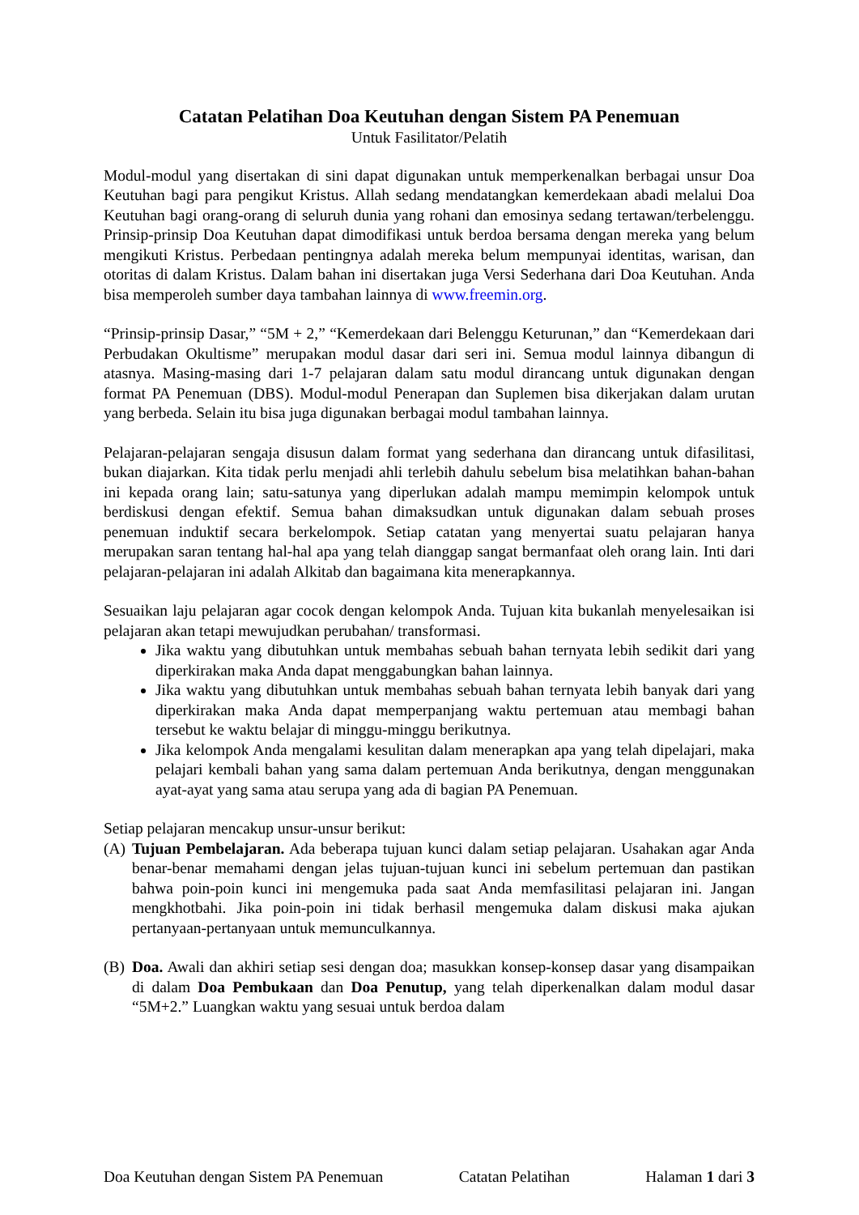Catatan Pelatihan Doa Keutuhan dengan Sistem PA Penemuan
Untuk Fasilitator/Pelatih
Modul-modul yang disertakan di sini dapat digunakan untuk memperkenalkan berbagai unsur Doa Keutuhan bagi para pengikut Kristus. Allah sedang mendatangkan kemerdekaan abadi melalui Doa Keutuhan bagi orang-orang di seluruh dunia yang rohani dan emosinya sedang tertawan/terbelenggu. Prinsip-prinsip Doa Keutuhan dapat dimodifikasi untuk berdoa bersama dengan mereka yang belum mengikuti Kristus. Perbedaan pentingnya adalah mereka belum mempunyai identitas, warisan, dan otoritas di dalam Kristus. Dalam bahan ini disertakan juga Versi Sederhana dari Doa Keutuhan. Anda bisa memperoleh sumber daya tambahan lainnya di www.freemin.org.
“Prinsip-prinsip Dasar,” “5M + 2,” “Kemerdekaan dari Belenggu Keturunan,” dan “Kemerdekaan dari Perbudakan Okultisme” merupakan modul dasar dari seri ini. Semua modul lainnya dibangun di atasnya. Masing-masing dari 1-7 pelajaran dalam satu modul dirancang untuk digunakan dengan format PA Penemuan (DBS). Modul-modul Penerapan dan Suplemen bisa dikerjakan dalam urutan yang berbeda. Selain itu bisa juga digunakan berbagai modul tambahan lainnya.
Pelajaran-pelajaran sengaja disusun dalam format yang sederhana dan dirancang untuk difasilitasi, bukan diajarkan. Kita tidak perlu menjadi ahli terlebih dahulu sebelum bisa melatihkan bahan-bahan ini kepada orang lain; satu-satunya yang diperlukan adalah mampu memimpin kelompok untuk berdiskusi dengan efektif. Semua bahan dimaksudkan untuk digunakan dalam sebuah proses penemuan induktif secara berkelompok. Setiap catatan yang menyertai suatu pelajaran hanya merupakan saran tentang hal-hal apa yang telah dianggap sangat bermanfaat oleh orang lain. Inti dari pelajaran-pelajaran ini adalah Alkitab dan bagaimana kita menerapkannya.
Sesuaikan laju pelajaran agar cocok dengan kelompok Anda. Tujuan kita bukanlah menyelesaikan isi pelajaran akan tetapi mewujudkan perubahan/ transformasi.
Jika waktu yang dibutuhkan untuk membahas sebuah bahan ternyata lebih sedikit dari yang diperkirakan maka Anda dapat menggabungkan bahan lainnya.
Jika waktu yang dibutuhkan untuk membahas sebuah bahan ternyata lebih banyak dari yang diperkirakan maka Anda dapat memperpanjang waktu pertemuan atau membagi bahan tersebut ke waktu belajar di minggu-minggu berikutnya.
Jika kelompok Anda mengalami kesulitan dalam menerapkan apa yang telah dipelajari, maka pelajari kembali bahan yang sama dalam pertemuan Anda berikutnya, dengan menggunakan ayat-ayat yang sama atau serupa yang ada di bagian PA Penemuan.
Setiap pelajaran mencakup unsur-unsur berikut:
(A) Tujuan Pembelajaran. Ada beberapa tujuan kunci dalam setiap pelajaran. Usahakan agar Anda benar-benar memahami dengan jelas tujuan-tujuan kunci ini sebelum pertemuan dan pastikan bahwa poin-poin kunci ini mengemuka pada saat Anda memfasilitasi pelajaran ini. Jangan mengkhotbahi. Jika poin-poin ini tidak berhasil mengemuka dalam diskusi maka ajukan pertanyaan-pertanyaan untuk memunculkannya.
(B) Doa. Awali dan akhiri setiap sesi dengan doa; masukkan konsep-konsep dasar yang disampaikan di dalam Doa Pembukaan dan Doa Penutup, yang telah diperkenalkan dalam modul dasar “5M+2.” Luangkan waktu yang sesuai untuk berdoa dalam
Doa Keutuhan dengan Sistem PA Penemuan Catatan Pelatihan Halaman 1 dari 3